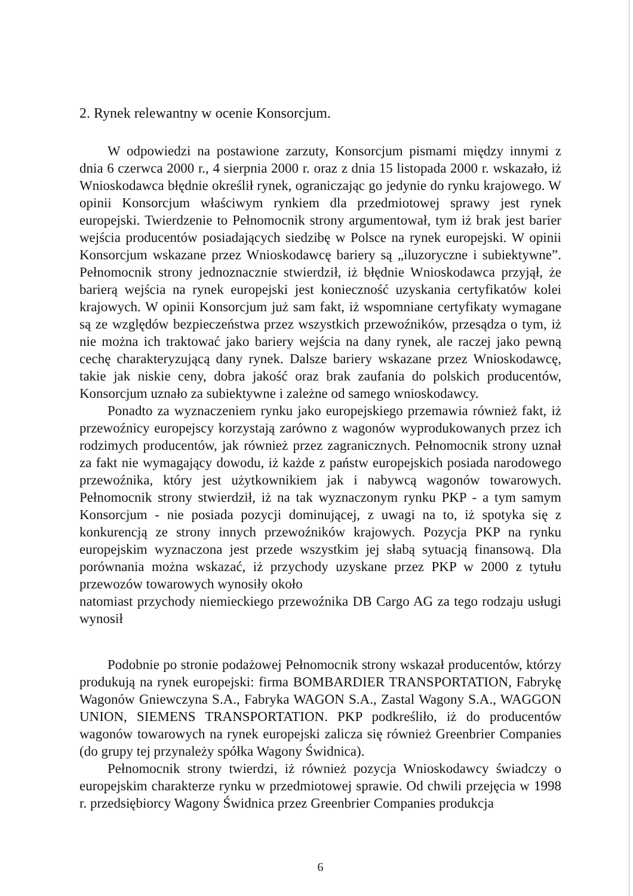2. Rynek relewantny w ocenie Konsorcjum.
W odpowiedzi na postawione zarzuty, Konsorcjum pismami między innymi z dnia 6 czerwca 2000 r., 4 sierpnia 2000 r. oraz z dnia 15 listopada 2000 r. wskazało, iż Wnioskodawca błędnie określił rynek, ograniczając go jedynie do rynku krajowego. W opinii Konsorcjum właściwym rynkiem dla przedmiotowej sprawy jest rynek europejski. Twierdzenie to Pełnomocnik strony argumentował, tym iż brak jest barier wejścia producentów posiadających siedzibę w Polsce na rynek europejski. W opinii Konsorcjum wskazane przez Wnioskodawcę bariery są „iluzoryczne i subiektywne”. Pełnomocnik strony jednoznacznie stwierdził, iż błędnie Wnioskodawca przyjął, że barierą wejścia na rynek europejski jest konieczność uzyskania certyfikatów kolei krajowych. W opinii Konsorcjum już sam fakt, iż wspomniane certyfikaty wymagane są ze względów bezpieczeństwa przez wszystkich przewoźników, przesądza o tym, iż nie można ich traktować jako bariery wejścia na dany rynek, ale raczej jako pewną cechę charakteryzującą dany rynek. Dalsze bariery wskazane przez Wnioskodawcę, takie jak niskie ceny, dobra jakość oraz brak zaufania do polskich producentów, Konsorcjum uznało za subiektywne i zależne od samego wnioskodawcy.
Ponadto za wyznaczeniem rynku jako europejskiego przemawia również fakt, iż przewoźnicy europejscy korzystają zarówno z wagonów wyprodukowanych przez ich rodzimych producentów, jak również przez zagranicznych. Pełnomocnik strony uznał za fakt nie wymagający dowodu, iż każde z państw europejskich posiada narodowego przewoźnika, który jest użytkownikiem jak i nabywcą wagonów towarowych. Pełnomocnik strony stwierdził, iż na tak wyznaczonym rynku PKP - a tym samym Konsorcjum - nie posiada pozycji dominującej, z uwagi na to, iż spotyka się z konkurencją ze strony innych przewoźników krajowych. Pozycja PKP na rynku europejskim wyznaczona jest przede wszystkim jej słabą sytuacją finansową. Dla porównania można wskazać, iż przychody uzyskane przez PKP w 2000 z tytułu przewozów towarowych wynosiły około
natomiast przychody niemieckiego przewoźnika DB Cargo AG za tego rodzaju usługi wynosił
Podobnie po stronie podażowej Pełnomocnik strony wskazał producentów, którzy produkują na rynek europejski: firma BOMBARDIER TRANSPORTATION, Fabrykę Wagonów Gniewczyna S.A., Fabryka WAGON S.A., Zastal Wagony S.A., WAGGON UNION, SIEMENS TRANSPORTATION. PKP podkreśliło, iż do producentów wagonów towarowych na rynek europejski zalicza się również Greenbrier Companies (do grupy tej przynależy spółka Wagony Świdnica).
Pełnomocnik strony twierdzi, iż również pozycja Wnioskodawcy świadczy o europejskim charakterze rynku w przedmiotowej sprawie. Od chwili przejęcia w 1998 r. przedsiębiorcy Wagony Świdnica przez Greenbrier Companies produkcja
6